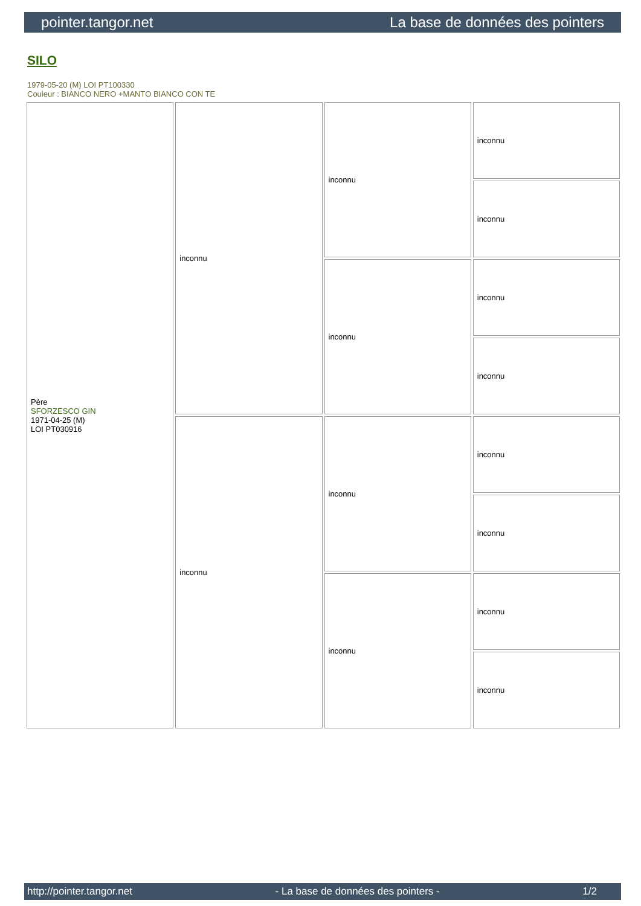pointer.tangor.net La base de données des pointers
SILO
1979-05-20 (M) LOI PT100330
Couleur : BIANCO NERO +MANTO BIANCO CON TE
| Père SFORZESCO GIN 1971-04-25 (M) LOI PT030916 | inconnu | inconnu | inconnu |
| | | | inconnu |
| | | inconnu | inconnu |
| | | | inconnu |
| | inconnu | inconnu | inconnu |
| | | | inconnu |
| | | inconnu | inconnu |
| | | | inconnu |
http://pointer.tangor.net - La base de données des pointers - 1/2